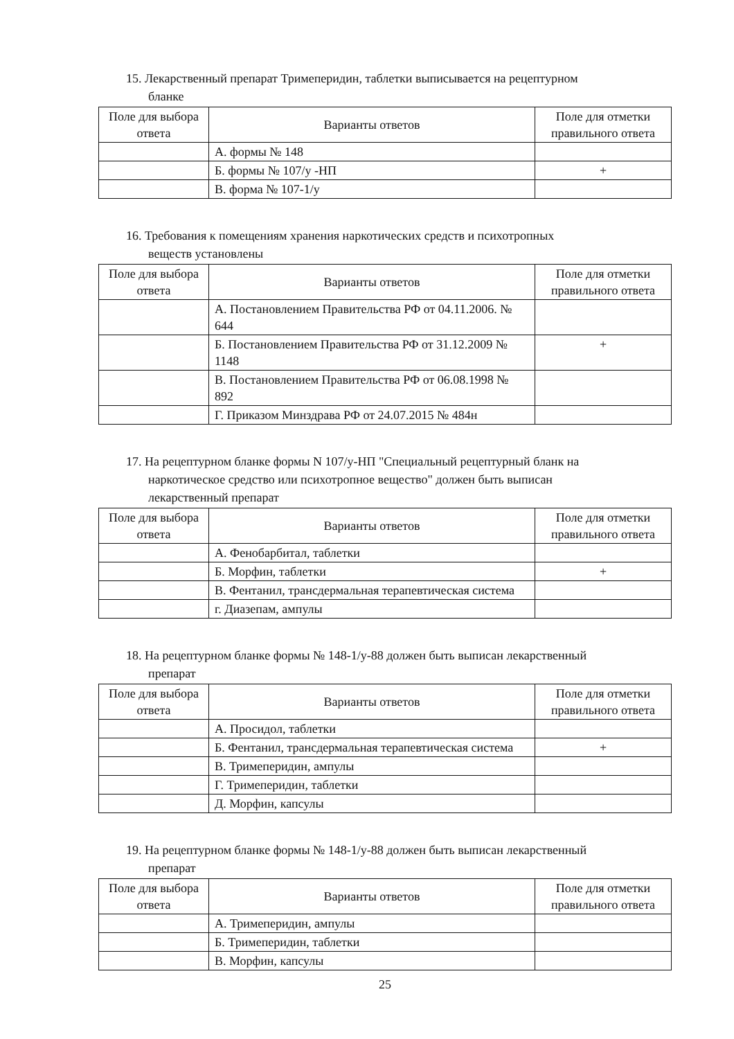15. Лекарственный препарат Тримеперидин, таблетки выписывается на рецептурном
бланке
| Поле для выбора ответа | Варианты ответов | Поле для отметки правильного ответа |
| --- | --- | --- |
| | А. формы № 148 | |
| | Б. формы № 107/у -НП | + |
| | В. форма № 107-1/у | |
16. Требования к помещениям хранения наркотических средств и психотропных
веществ установлены
| Поле для выбора ответа | Варианты ответов | Поле для отметки правильного ответа |
| --- | --- | --- |
| | А. Постановлением Правительства РФ от 04.11.2006. № 644 | |
| | Б. Постановлением Правительства РФ от 31.12.2009 № 1148 | + |
| | В. Постановлением Правительства РФ от 06.08.1998 № 892 | |
| | Г. Приказом Минздрава РФ от 24.07.2015 № 484н | |
17. На рецептурном бланке формы N 107/у-НП "Специальный рецептурный бланк на
наркотическое средство или психотропное вещество" должен быть выписан
лекарственный препарат
| Поле для выбора ответа | Варианты ответов | Поле для отметки правильного ответа |
| --- | --- | --- |
| | А. Фенобарбитал, таблетки | |
| | Б. Морфин, таблетки | + |
| | В. Фентанил, трансдермальная терапевтическая система | |
| | г. Диазепам, ампулы | |
18. На рецептурном бланке формы № 148-1/у-88 должен быть выписан лекарственный
препарат
| Поле для выбора ответа | Варианты ответов | Поле для отметки правильного ответа |
| --- | --- | --- |
| | А. Просидол, таблетки | |
| | Б. Фентанил, трансдермальная терапевтическая система | + |
| | В. Тримеперидин, ампулы | |
| | Г. Тримеперидин, таблетки | |
| | Д. Морфин, капсулы | |
19. На рецептурном бланке формы № 148-1/у-88 должен быть выписан лекарственный
препарат
| Поле для выбора ответа | Варианты ответов | Поле для отметки правильного ответа |
| --- | --- | --- |
| | А. Тримеперидин, ампулы | |
| | Б. Тримеперидин, таблетки | |
| | В. Морфин, капсулы | |
25